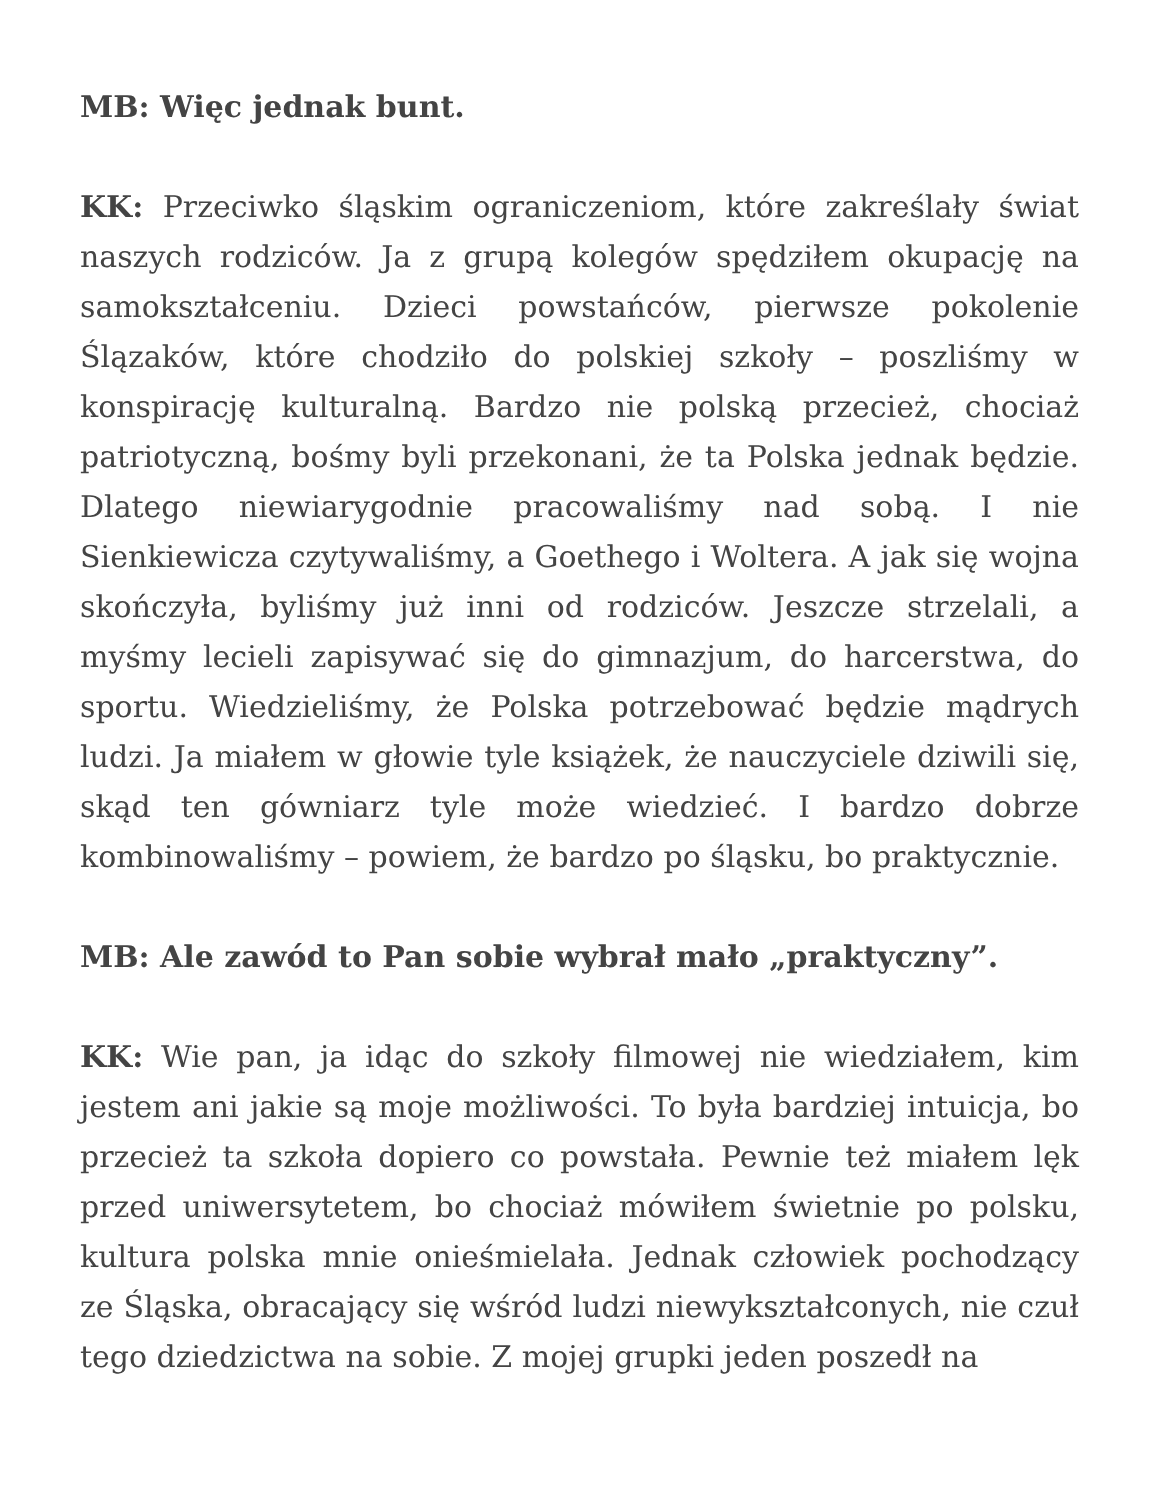MB: Więc jednak bunt.
KK: Przeciwko śląskim ograniczeniom, które zakreślały świat naszych rodziców. Ja z grupą kolegów spędziłem okupację na samokształceniu. Dzieci powstańców, pierwsze pokolenie Ślązaków, które chodziło do polskiej szkoły – poszliśmy w konspirację kulturalną. Bardzo nie polską przecież, chociaż patriotyczną, bośmy byli przekonani, że ta Polska jednak będzie. Dlatego niewiarygodnie pracowaliśmy nad sobą. I nie Sienkiewicza czytywaliśmy, a Goethego i Woltera. A jak się wojna skończyła, byliśmy już inni od rodziców. Jeszcze strzelali, a myśmy lecieli zapisywać się do gimnazjum, do harcerstwa, do sportu. Wiedzieliśmy, że Polska potrzebować będzie mądrych ludzi. Ja miałem w głowie tyle książek, że nauczyciele dziwili się, skąd ten gówniarz tyle może wiedzieć. I bardzo dobrze kombinowaliśmy – powiem, że bardzo po śląsku, bo praktycznie.
MB: Ale zawód to Pan sobie wybrał mało „praktyczny”.
KK: Wie pan, ja idąc do szkoły filmowej nie wiedziałem, kim jestem ani jakie są moje możliwości. To była bardziej intuicja, bo przecież ta szkoła dopiero co powstała. Pewnie też miałem lęk przed uniwersytetem, bo chociaż mówiłem świetnie po polsku, kultura polska mnie onieśmielała. Jednak człowiek pochodzący ze Śląska, obracający się wśród ludzi niewykształconych, nie czuł tego dziedzictwa na sobie. Z mojej grupki jeden poszedł na